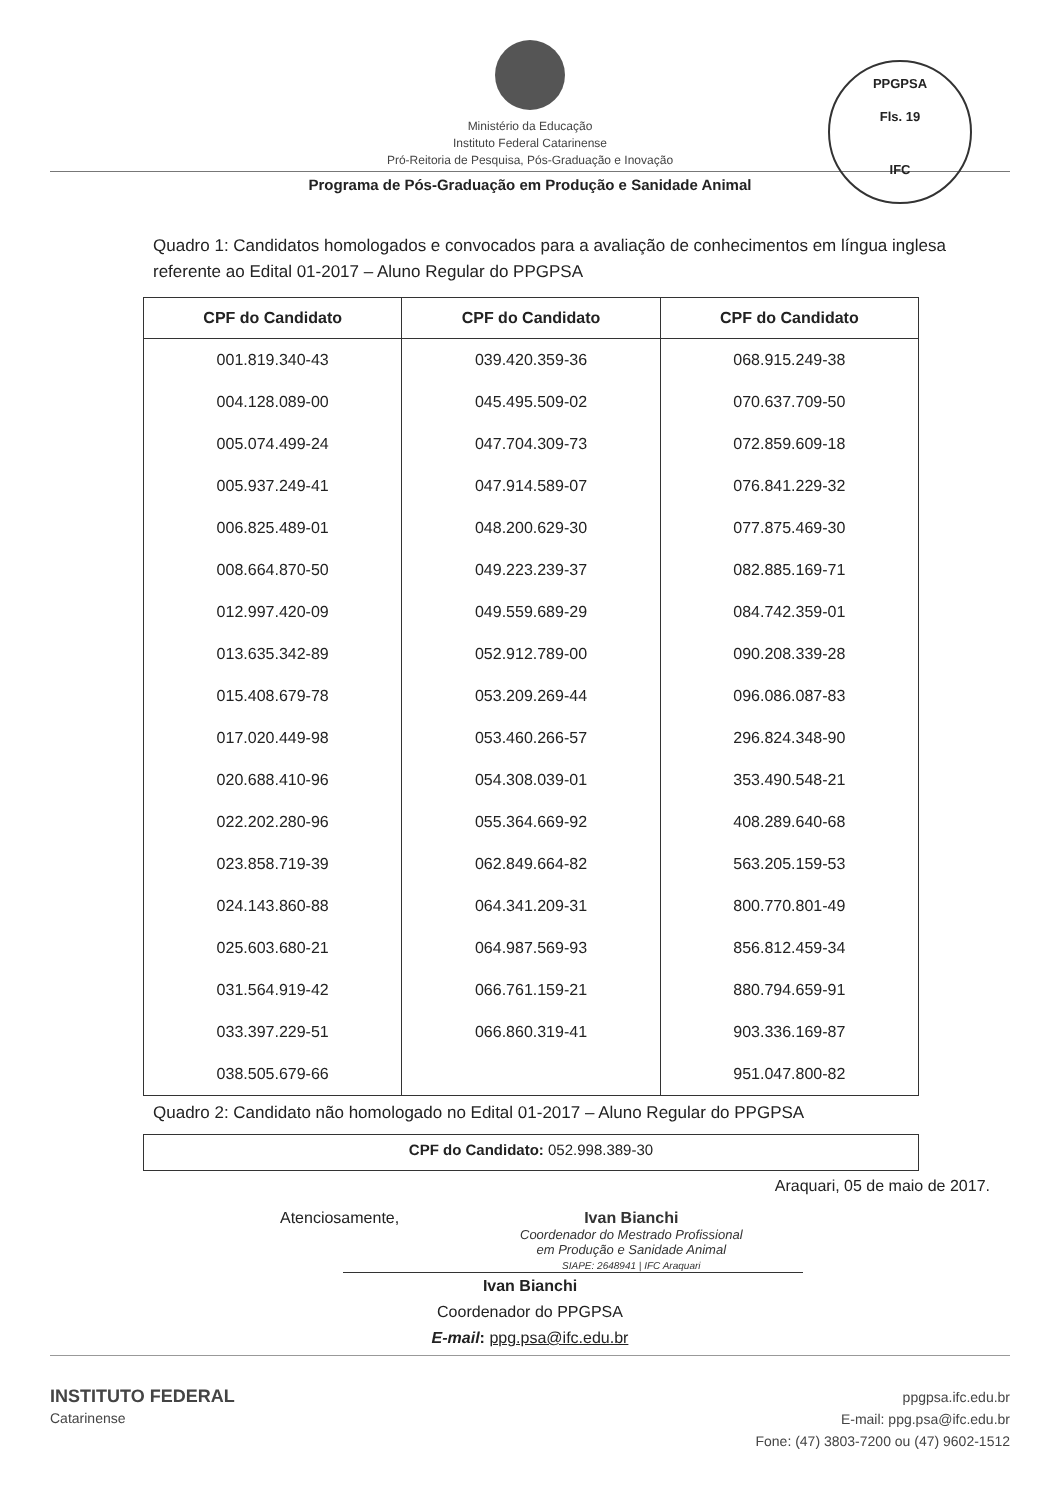Ministério da Educação
Instituto Federal Catarinense
Pró-Reitoria de Pesquisa, Pós-Graduação e Inovação
Programa de Pós-Graduação em Produção e Sanidade Animal
PPGPSA
Fls. 19
IFC
Quadro 1: Candidatos homologados e convocados para a avaliação de conhecimentos em língua inglesa referente ao Edital 01-2017 – Aluno Regular do PPGPSA
| CPF do Candidato | CPF do Candidato | CPF do Candidato |
| --- | --- | --- |
| 001.819.340-43 | 039.420.359-36 | 068.915.249-38 |
| 004.128.089-00 | 045.495.509-02 | 070.637.709-50 |
| 005.074.499-24 | 047.704.309-73 | 072.859.609-18 |
| 005.937.249-41 | 047.914.589-07 | 076.841.229-32 |
| 006.825.489-01 | 048.200.629-30 | 077.875.469-30 |
| 008.664.870-50 | 049.223.239-37 | 082.885.169-71 |
| 012.997.420-09 | 049.559.689-29 | 084.742.359-01 |
| 013.635.342-89 | 052.912.789-00 | 090.208.339-28 |
| 015.408.679-78 | 053.209.269-44 | 096.086.087-83 |
| 017.020.449-98 | 053.460.266-57 | 296.824.348-90 |
| 020.688.410-96 | 054.308.039-01 | 353.490.548-21 |
| 022.202.280-96 | 055.364.669-92 | 408.289.640-68 |
| 023.858.719-39 | 062.849.664-82 | 563.205.159-53 |
| 024.143.860-88 | 064.341.209-31 | 800.770.801-49 |
| 025.603.680-21 | 064.987.569-93 | 856.812.459-34 |
| 031.564.919-42 | 066.761.159-21 | 880.794.659-91 |
| 033.397.229-51 | 066.860.319-41 | 903.336.169-87 |
| 038.505.679-66 | | 951.047.800-82 |
Quadro 2: Candidato não homologado no Edital 01-2017 – Aluno Regular do PPGPSA
CPF do Candidato: 052.998.389-30
Araquari, 05 de maio de 2017.
Atenciosamente, Ivan Bianchi
Coordenador do Mestrado Profissional
em Produção e Sanidade Animal
SIAPE: 2648941 | IFC Araquari
Ivan Bianchi
Coordenador do PPGPSA
E-mail: ppg.psa@ifc.edu.br
INSTITUTO FEDERAL
Catarinense
ppgpsa.ifc.edu.br
E-mail: ppg.psa@ifc.edu.br
Fone: (47) 3803-7200 ou (47) 9602-1512